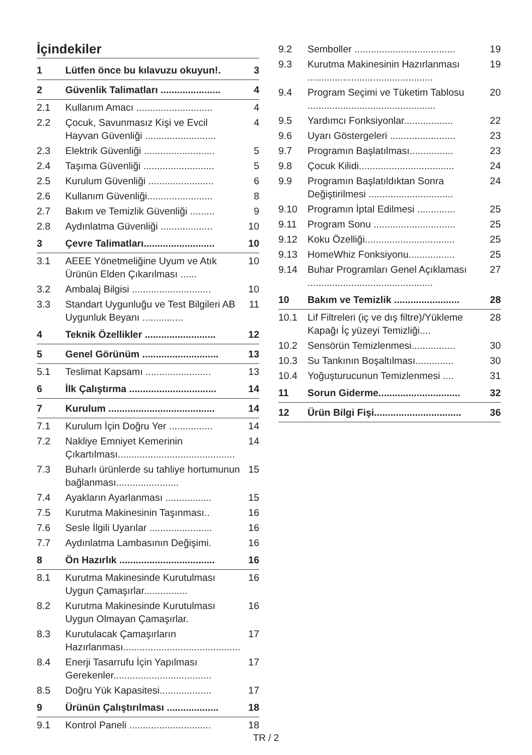İçindekiler
| 1 | Lütfen önce bu kılavuzu okuyun!. | 3 |
| 2 | Güvenlik Talimatları ...................... | 4 |
| 2.1 | Kullanım Amacı ............................ | 4 |
| 2.2 | Çocuk, Savunmasız Kişi ve Evcil Hayvan Güvenliği .......................... | 4 |
| 2.3 | Elektrik Güvenliği .......................... | 5 |
| 2.4 | Taşıma Güvenliği .......................... | 5 |
| 2.5 | Kurulum Güvenliği ........................ | 6 |
| 2.6 | Kullanım Güvenliği........................ | 8 |
| 2.7 | Bakım ve Temizlik Güvenliği ......... | 9 |
| 2.8 | Aydınlatma Güvenliği ................... | 10 |
| 3 | Çevre Talimatları.......................... | 10 |
| 3.1 | AEEE Yönetmeliğine Uyum ve Atık Ürünün Elden Çıkarılması ...... | 10 |
| 3.2 | Ambalaj Bilgisi ............................. | 10 |
| 3.3 | Standart Uygunluğu ve Test Bilgileri AB Uygunluk Beyanı ............... | 11 |
| 4 | Teknik Özellikler .......................... | 12 |
| 5 | Genel Görünüm ............................ | 13 |
| 5.1 | Teslimat Kapsamı ........................ | 13 |
| 6 | İlk Çalıştırma ................................ | 14 |
| 7 | Kurulum ....................................... | 14 |
| 7.1 | Kurulum İçin Doğru Yer ................ | 14 |
| 7.2 | Nakliye Emniyet Kemerinin Çıkartılması........................................... | 14 |
| 7.3 | Buharlı ürünlerde su tahliye hortumunun bağlanması....................... | 15 |
| 7.4 | Ayakların Ayarlanması ................. | 15 |
| 7.5 | Kurutma Makinesinin Taşınması.. | 16 |
| 7.6 | Sesle İlgili Uyarılar ....................... | 16 |
| 7.7 | Aydınlatma Lambasının Değişimi. | 16 |
| 8 | Ön Hazırlık ................................... | 16 |
| 8.1 | Kurutma Makinesinde Kurutulması Uygun Çamaşırlar................ | 16 |
| 8.2 | Kurutma Makinesinde Kurutulması Uygun Olmayan Çamaşırlar. | 16 |
| 8.3 | Kurutulacak Çamaşırların Hazırlanması........................................... | 17 |
| 8.4 | Enerji Tasarrufu İçin Yapılması Gerekenler.................................... | 17 |
| 8.5 | Doğru Yük Kapasitesi................... | 17 |
| 9 | Ürünün Çalıştırılması ................... | 18 |
| 9.1 | Kontrol Paneli .............................. | 18 |
| 9.2 | Semboller ..................................... | 19 |
| 9.3 | Kurutma Makinesinin Hazırlanması .............................................. | 19 |
| 9.4 | Program Seçimi ve Tüketim Tablosu ............................................... | 20 |
| 9.5 | Yardımcı Fonksiyonlar.................. | 22 |
| 9.6 | Uyarı Göstergeleri ........................ | 23 |
| 9.7 | Programın Başlatılması................ | 23 |
| 9.8 | Çocuk Kilidi................................... | 24 |
| 9.9 | Programın Başlatıldıktan Sonra Değiştirilmesi ............................... | 24 |
| 9.10 | Programın İptal Edilmesi .............. | 25 |
| 9.11 | Program Sonu .............................. | 25 |
| 9.12 | Koku Özelliği................................. | 25 |
| 9.13 | HomeWhiz Fonksiyonu................. | 25 |
| 9.14 | Buhar Programları Genel Açıklaması .............................................. | 27 |
| 10 | Bakım ve Temizlik ........................ | 28 |
| 10.1 | Lif Filtreleri (iç ve dış filtre)/Yükleme Kapağı İç yüzeyi Temizliği.... | 28 |
| 10.2 | Sensörün Temizlenmesi................ | 30 |
| 10.3 | Su Tankının Boşaltılması.............. | 30 |
| 10.4 | Yoğuşturucunun Temizlenmesi .... | 31 |
| 11 | Sorun Giderme.............................. | 32 |
| 12 | Ürün Bilgi Fişi................................ | 36 |
TR / 2